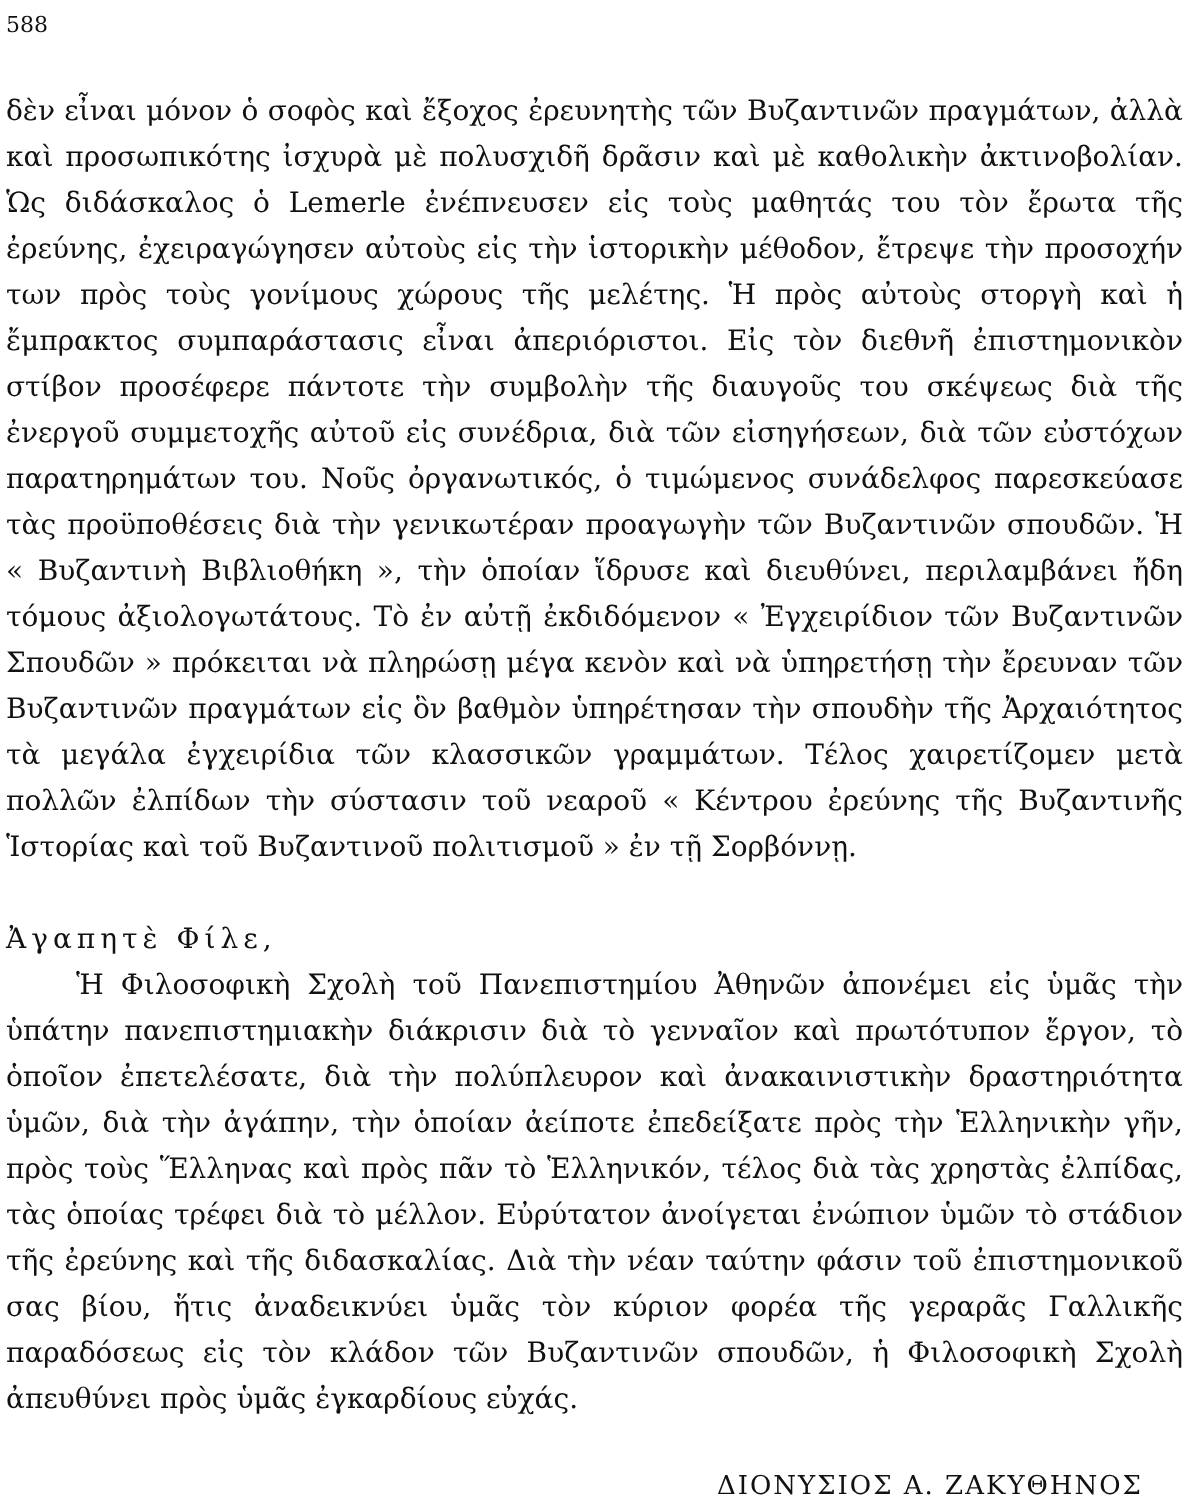588
δὲν εἶναι μόνον ὁ σοφὸς καὶ ἔξοχος ἐρευνητὴς τῶν Βυζαντινῶν πραγμάτων, ἀλλὰ καὶ προσωπικότης ἰσχυρὰ μὲ πολυσχιδῆ δρᾶσιν καὶ μὲ καθολικὴν ἀκτινοβολίαν. Ὡς διδάσκαλος ὁ Lemerle ἐνέπνευσεν εἰς τοὺς μαθητάς του τὸν ἔρωτα τῆς ἐρεύνης, ἐχειραγώγησεν αὐτοὺς εἰς τὴν ἱστορικὴν μέθοδον, ἔτρεψε τὴν προσοχήν των πρὸς τοὺς γονίμους χώρους τῆς μελέτης. Ἡ πρὸς αὐτοὺς στοργὴ καὶ ἡ ἔμπρακτος συμπαράστασις εἶναι ἀπεριόριστοι. Εἰς τὸν διεθνῆ ἐπιστημονικὸν στίβον προσέφερε πάντοτε τὴν συμβολὴν τῆς διαυγοῦς του σκέψεως διὰ τῆς ἐνεργοῦ συμμετοχῆς αὐτοῦ εἰς συνέδρια, διὰ τῶν εἰσηγήσεων, διὰ τῶν εὐστόχων παρατηρημάτων του. Νοῦς ὀργανωτικός, ὁ τιμώμενος συνάδελφος παρεσκεύασε τὰς προϋποθέσεις διὰ τὴν γενικωτέραν προαγωγὴν τῶν Βυζαντινῶν σπουδῶν. Ἡ « Βυζαντινὴ Βιβλιοθήκη », τὴν ὁποίαν ἵδρυσε καὶ διευθύνει, περιλαμβάνει ἤδη τόμους ἀξιολογωτάτους. Τὸ ἐν αὐτῇ ἐκδιδόμενον « Ἐγχειρίδιον τῶν Βυζαντινῶν Σπουδῶν » πρόκειται νὰ πληρώσῃ μέγα κενὸν καὶ νὰ ὑπηρετήσῃ τὴν ἔρευναν τῶν Βυζαντινῶν πραγμάτων εἰς ὃν βαθμὸν ὑπηρέτησαν τὴν σπουδὴν τῆς Ἀρχαιότητος τὰ μεγάλα ἐγχειρίδια τῶν κλασσικῶν γραμμάτων. Τέλος χαιρετίζομεν μετὰ πολλῶν ἐλπίδων τὴν σύστασιν τοῦ νεαροῦ « Κέντρου ἐρεύνης τῆς Βυζαντινῆς Ἱστορίας καὶ τοῦ Βυζαντινοῦ πολιτισμοῦ » ἐν τῇ Σορβόννῃ.
Ἀγαπητὲ Φίλε,
Ἡ Φιλοσοφικὴ Σχολὴ τοῦ Πανεπιστημίου Ἀθηνῶν ἀπονέμει εἰς ὑμᾶς τὴν ὑπάτην πανεπιστημιακὴν διάκρισιν διὰ τὸ γενναῖον καὶ πρωτότυπον ἔργον, τὸ ὁποῖον ἐπετελέσατε, διὰ τὴν πολύπλευρον καὶ ἀνακαινιστικὴν δραστηριότητα ὑμῶν, διὰ τὴν ἀγάπην, τὴν ὁποίαν ἀείποτε ἐπεδείξατε πρὸς τὴν Ἑλληνικὴν γῆν, πρὸς τοὺς Ἕλληνας καὶ πρὸς πᾶν τὸ Ἑλληνικόν, τέλος διὰ τὰς χρηστὰς ἐλπίδας, τὰς ὁποίας τρέφει διὰ τὸ μέλλον. Εὐρύτατον ἀνοίγεται ἐνώπιον ὑμῶν τὸ στάδιον τῆς ἐρεύνης καὶ τῆς διδασκαλίας. Διὰ τὴν νέαν ταύτην φάσιν τοῦ ἐπιστημονικοῦ σας βίου, ἥτις ἀναδεικνύει ὑμᾶς τὸν κύριον φορέα τῆς γεραρᾶς Γαλλικῆς παραδόσεως εἰς τὸν κλάδον τῶν Βυζαντινῶν σπουδῶν, ἡ Φιλοσοφικὴ Σχολὴ ἀπευθύνει πρὸς ὑμᾶς ἐγκαρδίους εὐχάς.
ΔΙΟΝΥΣΙΟΣ Α. ΖΑΚΥΘΗΝΟΣ